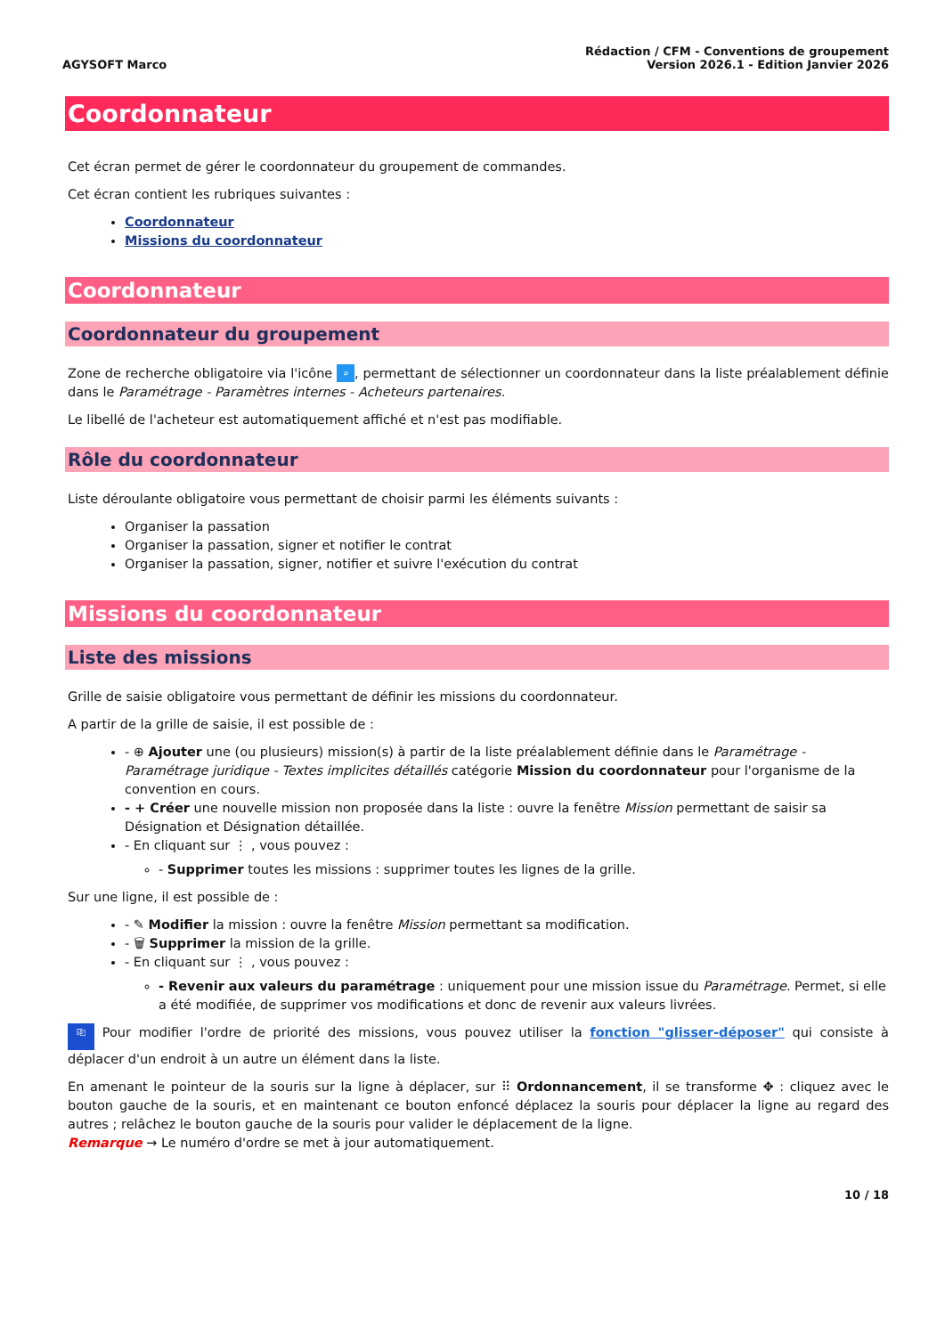AGYSOFT Marco
Rédaction / CFM - Conventions de groupement
Version 2026.1 - Edition Janvier 2026
Coordonnateur
Cet écran permet de gérer le coordonnateur du groupement de commandes.
Cet écran contient les rubriques suivantes :
Coordonnateur
Missions du coordonnateur
Coordonnateur
Coordonnateur du groupement
Zone de recherche obligatoire via l'icône ⌕, permettant de sélectionner un coordonnateur dans la liste préalablement définie dans le Paramétrage - Paramètres internes - Acheteurs partenaires.
Le libellé de l'acheteur est automatiquement affiché et n'est pas modifiable.
Rôle du coordonnateur
Liste déroulante obligatoire vous permettant de choisir parmi les éléments suivants :
Organiser la passation
Organiser la passation, signer et notifier le contrat
Organiser la passation, signer, notifier et suivre l'exécution du contrat
Missions du coordonnateur
Liste des missions
Grille de saisie obligatoire vous permettant de définir les missions du coordonnateur.
A partir de la grille de saisie, il est possible de :
- ⊕ Ajouter une (ou plusieurs) mission(s) à partir de la liste préalablement définie dans le Paramétrage - Paramétrage juridique - Textes implicites détaillés catégorie Mission du coordonnateur pour l'organisme de la convention en cours.
- + Créer une nouvelle mission non proposée dans la liste : ouvre la fenêtre Mission permettant de saisir sa Désignation et Désignation détaillée.
- En cliquant sur ⋮ , vous pouvez :
- Supprimer toutes les missions : supprimer toutes les lignes de la grille.
Sur une ligne, il est possible de :
- ✎ Modifier la mission : ouvre la fenêtre Mission permettant sa modification.
- 🗑 Supprimer la mission de la grille.
- En cliquant sur ⋮ , vous pouvez :
- Revenir aux valeurs du paramétrage : uniquement pour une mission issue du Paramétrage. Permet, si elle a été modifiée, de supprimer vos modifications et donc de revenir aux valeurs livrées.
⎘ Pour modifier l'ordre de priorité des missions, vous pouvez utiliser la fonction "glisser-déposer" qui consiste à déplacer d'un endroit à un autre un élément dans la liste.
En amenant le pointeur de la souris sur la ligne à déplacer, sur ⠿ Ordonnancement, il se transforme ✥ : cliquez avec le bouton gauche de la souris, et en maintenant ce bouton enfoncé déplacez la souris pour déplacer la ligne au regard des autres ; relâchez le bouton gauche de la souris pour valider le déplacement de la ligne.
Remarque → Le numéro d'ordre se met à jour automatiquement.
10 / 18